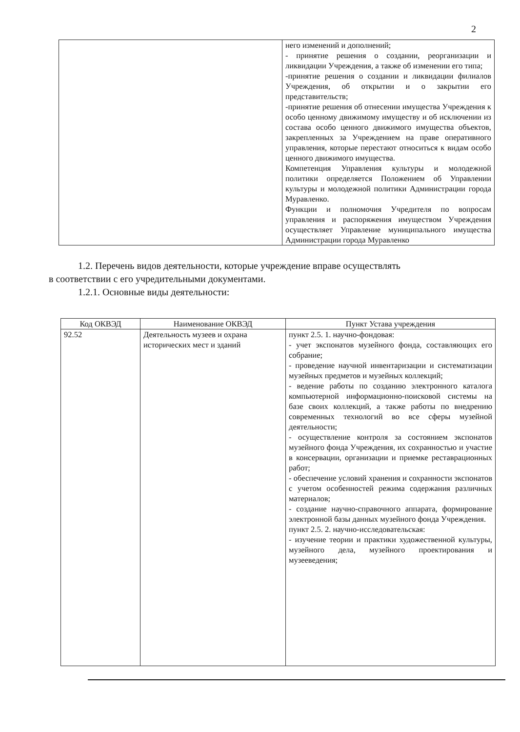2
| | него изменений и дополнений; - принятие решения о создании, реорганизации и ликвидации Учреждения, а также об изменении его типа; -принятие решения о создании и ликвидации филиалов Учреждения, об открытии и о закрытии его представительств; -принятие решения об отнесении имущества Учреждения к особо ценному движимому имуществу и об исключении из состава особо ценного движимого имущества объектов, закрепленных за Учреждением на праве оперативного управления, которые перестают относиться к видам особо ценного движимого имущества. Компетенция Управления культуры и молодежной политики определяется Положением об Управлении культуры и молодежной политики Администрации города Муравленко. Функции и полномочия Учредителя по вопросам управления и распоряжения имуществом Учреждения осуществляет Управление муниципального имущества Администрации города Муравленко |
1.2. Перечень видов деятельности, которые учреждение вправе осуществлять
в соответствии с его учредительными документами.
1.2.1. Основные виды деятельности:
| Код ОКВЭД | Наименование ОКВЭД | Пункт Устава учреждения |
| --- | --- | --- |
| 92.52 | Деятельность музеев и охрана исторических мест и зданий | пункт 2.5. 1. научно-фондовая: - учет экспонатов музейного фонда, составляющих его собрание; - проведение научной инвентаризации и систематизации музейных предметов и музейных коллекций; - ведение работы по созданию электронного каталога компьютерной информационно-поисковой системы на базе своих коллекций, а также работы по внедрению современных технологий во все сферы музейной деятельности; - осуществление контроля за состоянием экспонатов музейного фонда Учреждения, их сохранностью и участие в консервации, организации и приемке реставрационных работ; - обеспечение условий хранения и сохранности экспонатов с учетом особенностей режима содержания различных материалов; - создание научно-справочного аппарата, формирование электронной базы данных музейного фонда Учреждения. пункт 2.5. 2. научно-исследовательская: - изучение теории и практики художественной культуры, музейного дела, музейного проектирования и музееведения; |